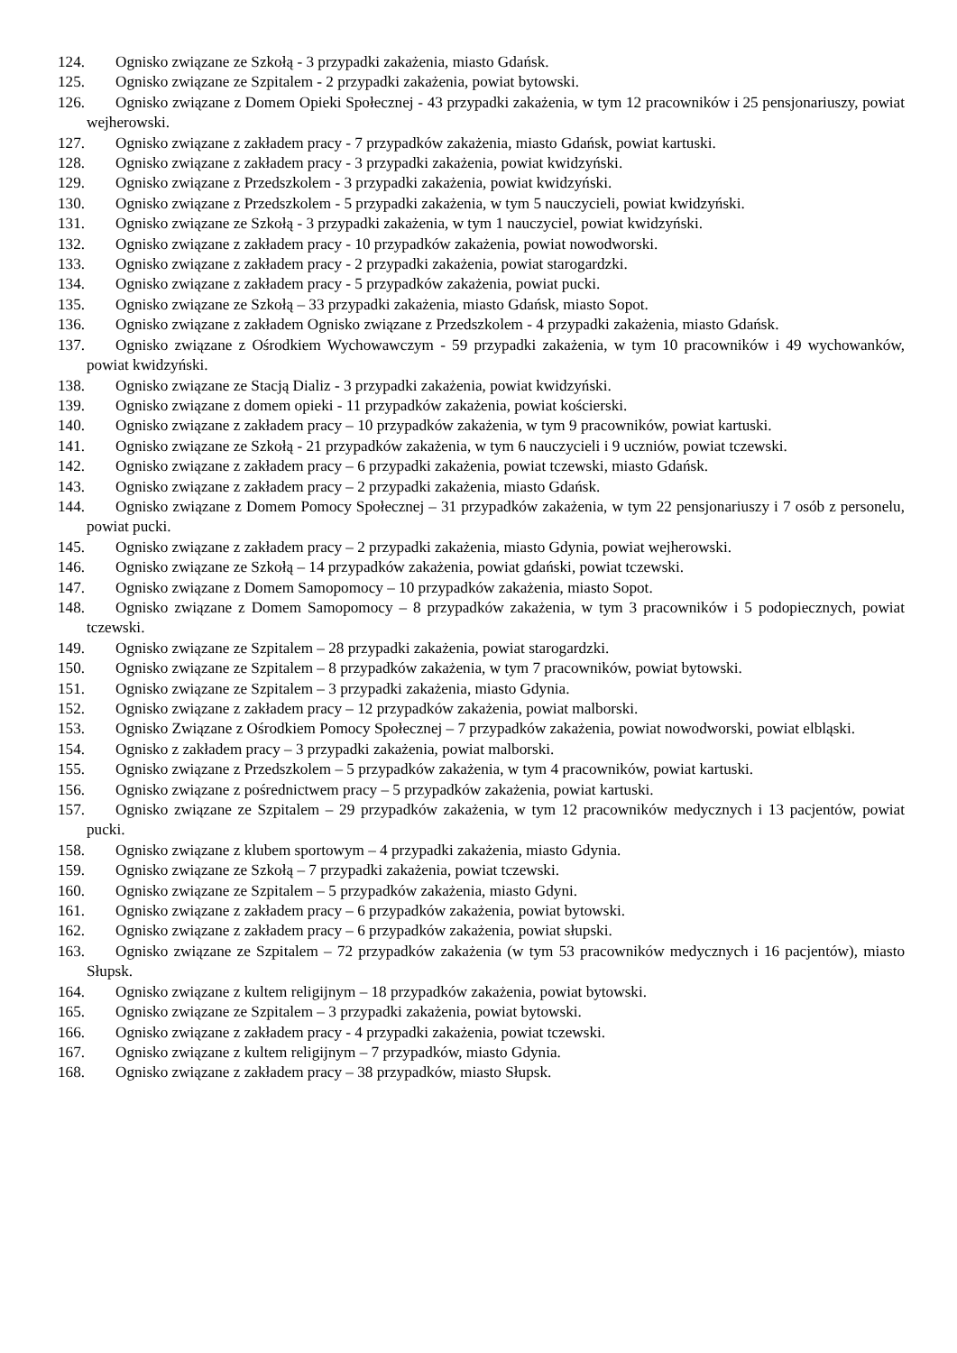124. Ognisko związane ze Szkołą - 3 przypadki zakażenia, miasto Gdańsk.
125. Ognisko związane ze Szpitalem - 2 przypadki zakażenia, powiat bytowski.
126. Ognisko związane z Domem Opieki Społecznej - 43 przypadki zakażenia, w tym 12 pracowników i 25 pensjonariuszy, powiat wejherowski.
127. Ognisko związane z zakładem pracy - 7 przypadków zakażenia, miasto Gdańsk, powiat kartuski.
128. Ognisko związane z zakładem pracy - 3 przypadki zakażenia, powiat kwidzyński.
129. Ognisko związane z Przedszkolem - 3 przypadki zakażenia, powiat kwidzyński.
130. Ognisko związane z Przedszkolem - 5 przypadki zakażenia, w tym 5 nauczycieli, powiat kwidzyński.
131. Ognisko związane ze Szkołą - 3 przypadki zakażenia, w tym 1 nauczyciel, powiat kwidzyński.
132. Ognisko związane z zakładem pracy - 10 przypadków zakażenia, powiat nowodworski.
133. Ognisko związane z zakładem pracy - 2 przypadki zakażenia, powiat starogardzki.
134. Ognisko związane z zakładem pracy - 5 przypadków zakażenia, powiat pucki.
135. Ognisko związane ze Szkołą – 33 przypadki zakażenia, miasto Gdańsk, miasto Sopot.
136. Ognisko związane z zakładem Ognisko związane z Przedszkolem - 4 przypadki zakażenia, miasto Gdańsk.
137. Ognisko związane z Ośrodkiem Wychowawczym - 59 przypadki zakażenia, w tym 10 pracowników i 49 wychowanków, powiat kwidzyński.
138. Ognisko związane ze Stacją Dializ - 3 przypadki zakażenia, powiat kwidzyński.
139. Ognisko związane z domem opieki - 11 przypadków zakażenia, powiat kościerski.
140. Ognisko związane z zakładem pracy – 10 przypadków zakażenia, w tym 9 pracowników, powiat kartuski.
141. Ognisko związane ze Szkołą - 21 przypadków zakażenia, w tym 6 nauczycieli i 9 uczniów, powiat tczewski.
142. Ognisko związane z zakładem pracy – 6 przypadki zakażenia, powiat tczewski, miasto Gdańsk.
143. Ognisko związane z zakładem pracy – 2 przypadki zakażenia, miasto Gdańsk.
144. Ognisko związane z Domem Pomocy Społecznej – 31 przypadków zakażenia, w tym 22 pensjonariuszy i 7 osób z personelu, powiat pucki.
145. Ognisko związane z zakładem pracy – 2 przypadki zakażenia, miasto Gdynia, powiat wejherowski.
146. Ognisko związane ze Szkołą – 14 przypadków zakażenia, powiat gdański, powiat tczewski.
147. Ognisko związane z Domem Samopomocy – 10 przypadków zakażenia, miasto Sopot.
148. Ognisko związane z Domem Samopomocy – 8 przypadków zakażenia, w tym 3 pracowników i 5 podopiecznych, powiat tczewski.
149. Ognisko związane ze Szpitalem – 28 przypadki zakażenia, powiat starogardzki.
150. Ognisko związane ze Szpitalem – 8 przypadków zakażenia, w tym 7 pracowników, powiat bytowski.
151. Ognisko związane ze Szpitalem – 3 przypadki zakażenia, miasto Gdynia.
152. Ognisko związane z zakładem pracy – 12 przypadków zakażenia, powiat malborski.
153. Ognisko Związane z Ośrodkiem Pomocy Społecznej – 7 przypadków zakażenia, powiat nowodworski, powiat elbląski.
154. Ognisko z zakładem pracy – 3 przypadki zakażenia, powiat malborski.
155. Ognisko związane z Przedszkolem – 5 przypadków zakażenia, w tym 4 pracowników, powiat kartuski.
156. Ognisko związane z pośrednictwem pracy – 5 przypadków zakażenia, powiat kartuski.
157. Ognisko związane ze Szpitalem – 29 przypadków zakażenia, w tym 12 pracowników medycznych i 13 pacjentów, powiat pucki.
158. Ognisko związane z klubem sportowym – 4 przypadki zakażenia, miasto Gdynia.
159. Ognisko związane ze Szkołą – 7 przypadki zakażenia, powiat tczewski.
160. Ognisko związane ze Szpitalem – 5 przypadków zakażenia, miasto Gdyni.
161. Ognisko związane z zakładem pracy – 6 przypadków zakażenia, powiat bytowski.
162. Ognisko związane z zakładem pracy – 6 przypadków zakażenia, powiat słupski.
163. Ognisko związane ze Szpitalem – 72 przypadków zakażenia (w tym 53 pracowników medycznych i 16 pacjentów), miasto Słupsk.
164. Ognisko związane z kultem religijnym – 18 przypadków zakażenia, powiat bytowski.
165. Ognisko związane ze Szpitalem – 3 przypadki zakażenia, powiat bytowski.
166. Ognisko związane z zakładem pracy - 4 przypadki zakażenia, powiat tczewski.
167. Ognisko związane z kultem religijnym – 7 przypadków, miasto Gdynia.
168. Ognisko związane z zakładem pracy – 38 przypadków, miasto Słupsk.